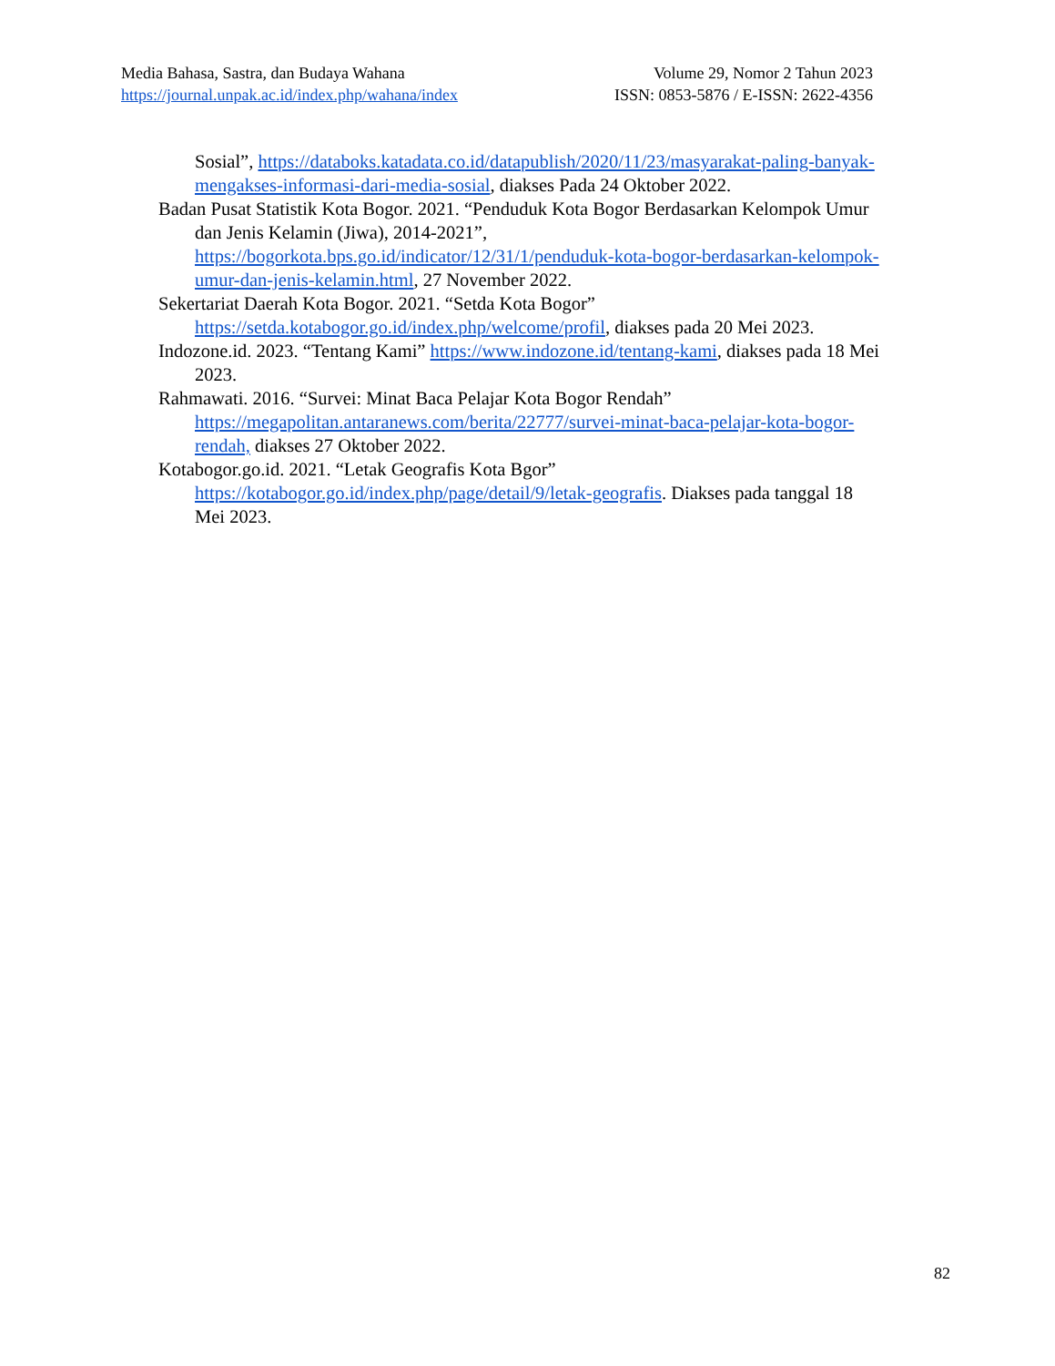Media Bahasa, Sastra, dan Budaya Wahana Volume 29, Nomor 2 Tahun 2023
https://journal.unpak.ac.id/index.php/wahana/index ISSN: 0853-5876 / E-ISSN: 2622-4356
Sosial”, https://databoks.katadata.co.id/datapublish/2020/11/23/masyarakat-paling-banyak-mengakses-informasi-dari-media-sosial, diakses Pada 24 Oktober 2022.
Badan Pusat Statistik Kota Bogor. 2021. “Penduduk Kota Bogor Berdasarkan Kelompok Umur dan Jenis Kelamin (Jiwa), 2014-2021”, https://bogorkota.bps.go.id/indicator/12/31/1/penduduk-kota-bogor-berdasarkan-kelompok-umur-dan-jenis-kelamin.html, 27 November 2022.
Sekertariat Daerah Kota Bogor. 2021. “Setda Kota Bogor” https://setda.kotabogor.go.id/index.php/welcome/profil, diakses pada 20 Mei 2023.
Indozone.id. 2023. “Tentang Kami” https://www.indozone.id/tentang-kami, diakses pada 18 Mei 2023.
Rahmawati. 2016. “Survei: Minat Baca Pelajar Kota Bogor Rendah” https://megapolitan.antaranews.com/berita/22777/survei-minat-baca-pelajar-kota-bogor-rendah, diakses 27 Oktober 2022.
Kotabogor.go.id. 2021. “Letak Geografis Kota Bgor” https://kotabogor.go.id/index.php/page/detail/9/letak-geografis. Diakses pada tanggal 18 Mei 2023.
82